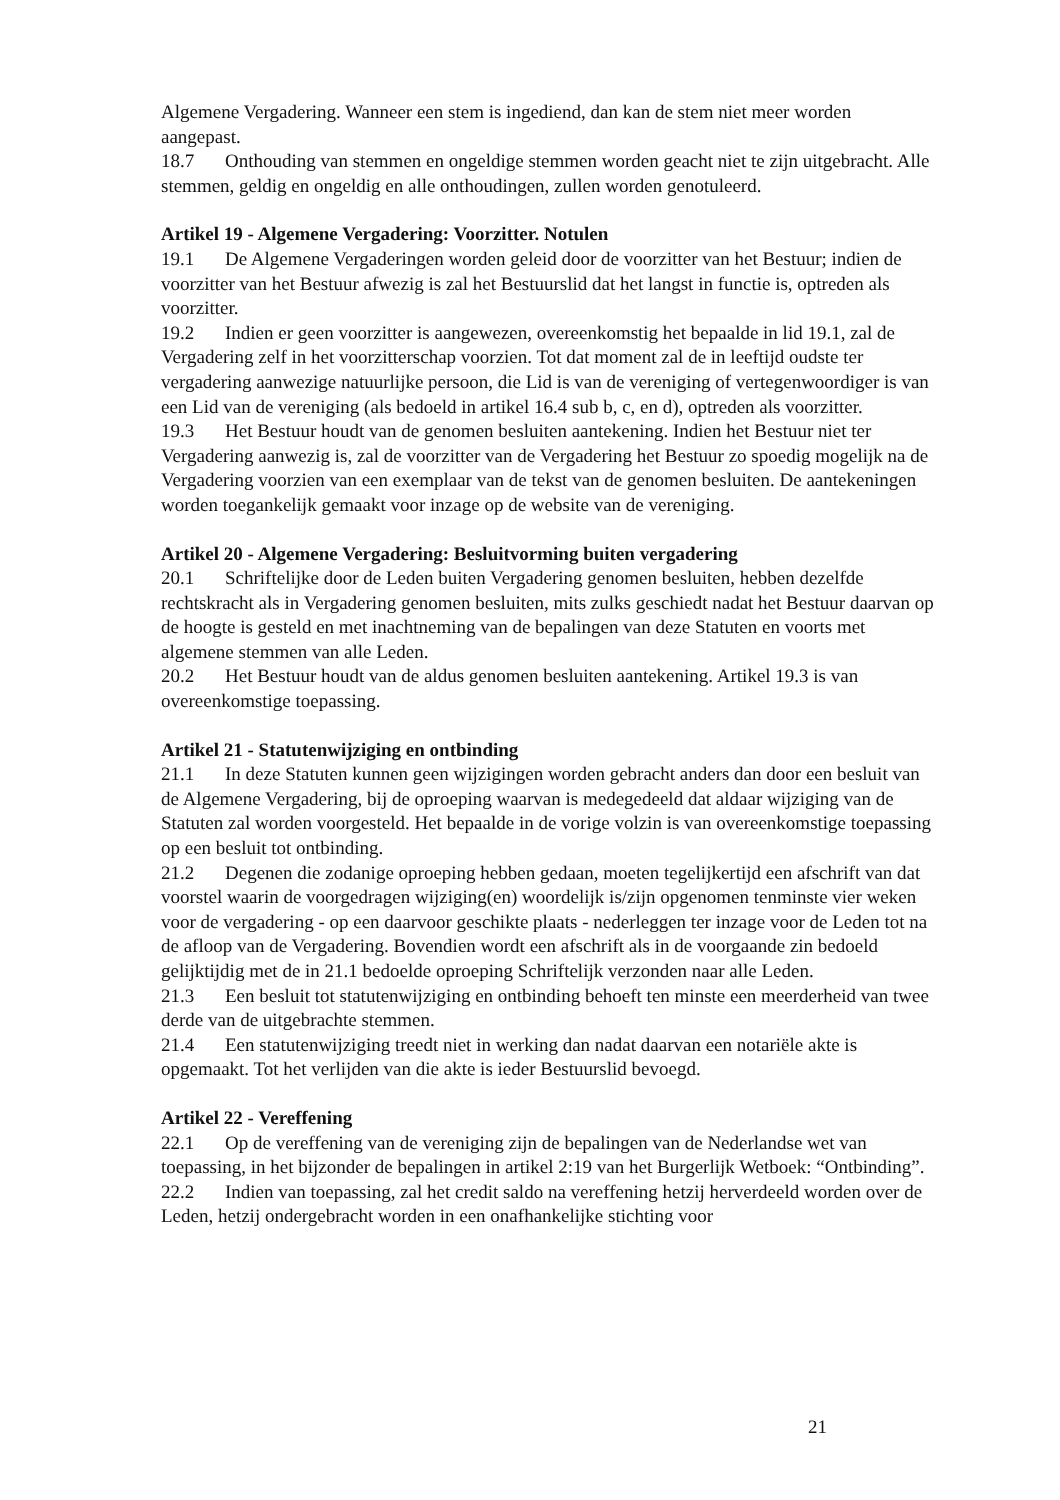Algemene Vergadering. Wanneer een stem is ingediend, dan kan de stem niet meer worden aangepast.
18.7 Onthouding van stemmen en ongeldige stemmen worden geacht niet te zijn uitgebracht. Alle stemmen, geldig en ongeldig en alle onthoudingen, zullen worden genotuleerd.
Artikel 19 - Algemene Vergadering: Voorzitter. Notulen
19.1 De Algemene Vergaderingen worden geleid door de voorzitter van het Bestuur; indien de voorzitter van het Bestuur afwezig is zal het Bestuurslid dat het langst in functie is, optreden als voorzitter.
19.2 Indien er geen voorzitter is aangewezen, overeenkomstig het bepaalde in lid 19.1, zal de Vergadering zelf in het voorzitterschap voorzien. Tot dat moment zal de in leeftijd oudste ter vergadering aanwezige natuurlijke persoon, die Lid is van de vereniging of vertegenwoordiger is van een Lid van de vereniging (als bedoeld in artikel 16.4 sub b, c, en d), optreden als voorzitter.
19.3 Het Bestuur houdt van de genomen besluiten aantekening. Indien het Bestuur niet ter Vergadering aanwezig is, zal de voorzitter van de Vergadering het Bestuur zo spoedig mogelijk na de Vergadering voorzien van een exemplaar van de tekst van de genomen besluiten. De aantekeningen worden toegankelijk gemaakt voor inzage op de website van de vereniging.
Artikel 20 - Algemene Vergadering: Besluitvorming buiten vergadering
20.1 Schriftelijke door de Leden buiten Vergadering genomen besluiten, hebben dezelfde rechtskracht als in Vergadering genomen besluiten, mits zulks geschiedt nadat het Bestuur daarvan op de hoogte is gesteld en met inachtneming van de bepalingen van deze Statuten en voorts met algemene stemmen van alle Leden.
20.2 Het Bestuur houdt van de aldus genomen besluiten aantekening. Artikel 19.3 is van overeenkomstige toepassing.
Artikel 21 - Statutenwijziging en ontbinding
21.1 In deze Statuten kunnen geen wijzigingen worden gebracht anders dan door een besluit van de Algemene Vergadering, bij de oproeping waarvan is medegedeeld dat aldaar wijziging van de Statuten zal worden voorgesteld. Het bepaalde in de vorige volzin is van overeenkomstige toepassing op een besluit tot ontbinding.
21.2 Degenen die zodanige oproeping hebben gedaan, moeten tegelijkertijd een afschrift van dat voorstel waarin de voorgedragen wijziging(en) woordelijk is/zijn opgenomen tenminste vier weken voor de vergadering - op een daarvoor geschikte plaats - nederleggen ter inzage voor de Leden tot na de afloop van de Vergadering. Bovendien wordt een afschrift als in de voorgaande zin bedoeld gelijktijdig met de in 21.1 bedoelde oproeping Schriftelijk verzonden naar alle Leden.
21.3 Een besluit tot statutenwijziging en ontbinding behoeft ten minste een meerderheid van twee derde van de uitgebrachte stemmen.
21.4 Een statutenwijziging treedt niet in werking dan nadat daarvan een notariële akte is opgemaakt. Tot het verlijden van die akte is ieder Bestuurslid bevoegd.
Artikel 22 - Vereffening
22.1 Op de vereffening van de vereniging zijn de bepalingen van de Nederlandse wet van toepassing, in het bijzonder de bepalingen in artikel 2:19 van het Burgerlijk Wetboek: “Ontbinding”.
22.2 Indien van toepassing, zal het credit saldo na vereffening hetzij herverdeeld worden over de Leden, hetzij ondergebracht worden in een onafhankelijke stichting voor
21